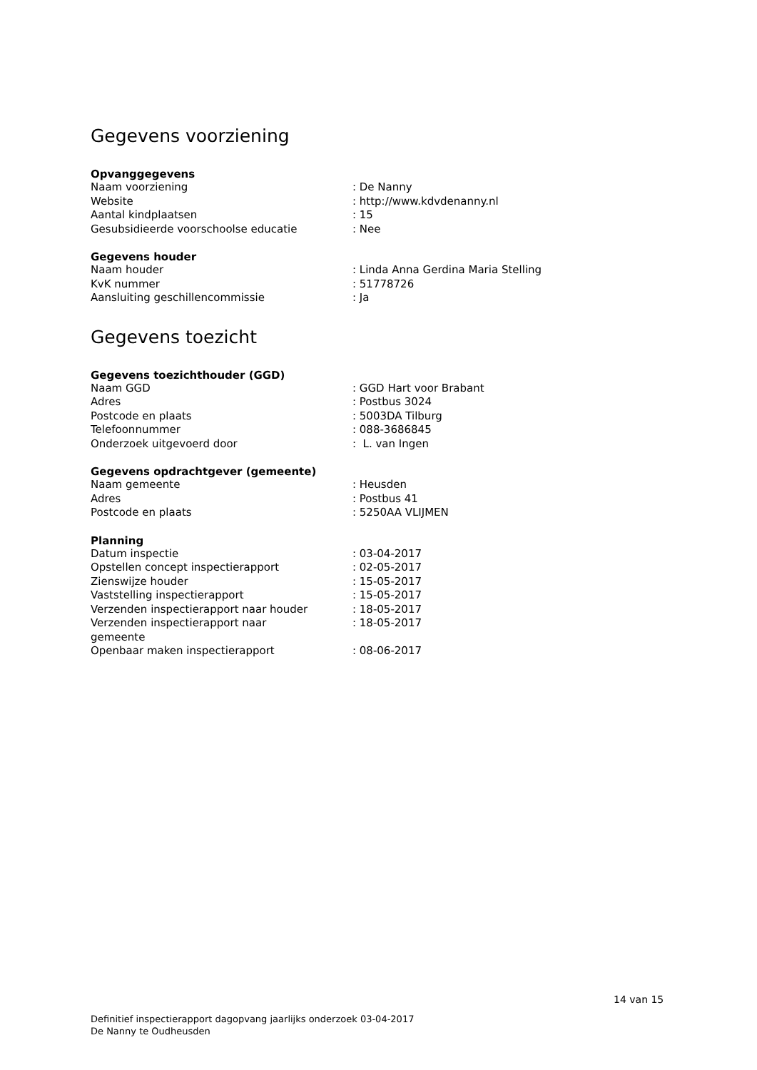Gegevens voorziening
Opvanggegevens
| Naam voorziening | : De Nanny |
| Website | : http://www.kdvdenanny.nl |
| Aantal kindplaatsen | : 15 |
| Gesubsidieerde voorschoolse educatie | : Nee |
Gegevens houder
| Naam houder | : Linda Anna Gerdina Maria Stelling |
| KvK nummer | : 51778726 |
| Aansluiting geschillencommissie | : Ja |
Gegevens toezicht
Gegevens toezichthouder (GGD)
| Naam GGD | : GGD Hart voor Brabant |
| Adres | : Postbus 3024 |
| Postcode en plaats | : 5003DA Tilburg |
| Telefoonnummer | : 088-3686845 |
| Onderzoek uitgevoerd door | : L. van Ingen |
Gegevens opdrachtgever (gemeente)
| Naam gemeente | : Heusden |
| Adres | : Postbus 41 |
| Postcode en plaats | : 5250AA VLIJMEN |
Planning
| Datum inspectie | : 03-04-2017 |
| Opstellen concept inspectierapport | : 02-05-2017 |
| Zienswijze houder | : 15-05-2017 |
| Vaststelling inspectierapport | : 15-05-2017 |
| Verzenden inspectierapport naar houder | : 18-05-2017 |
| Verzenden inspectierapport naar gemeente | : 18-05-2017 |
| Openbaar maken inspectierapport | : 08-06-2017 |
14 van 15
Definitief inspectierapport dagopvang jaarlijks onderzoek 03-04-2017
De Nanny te Oudheusden